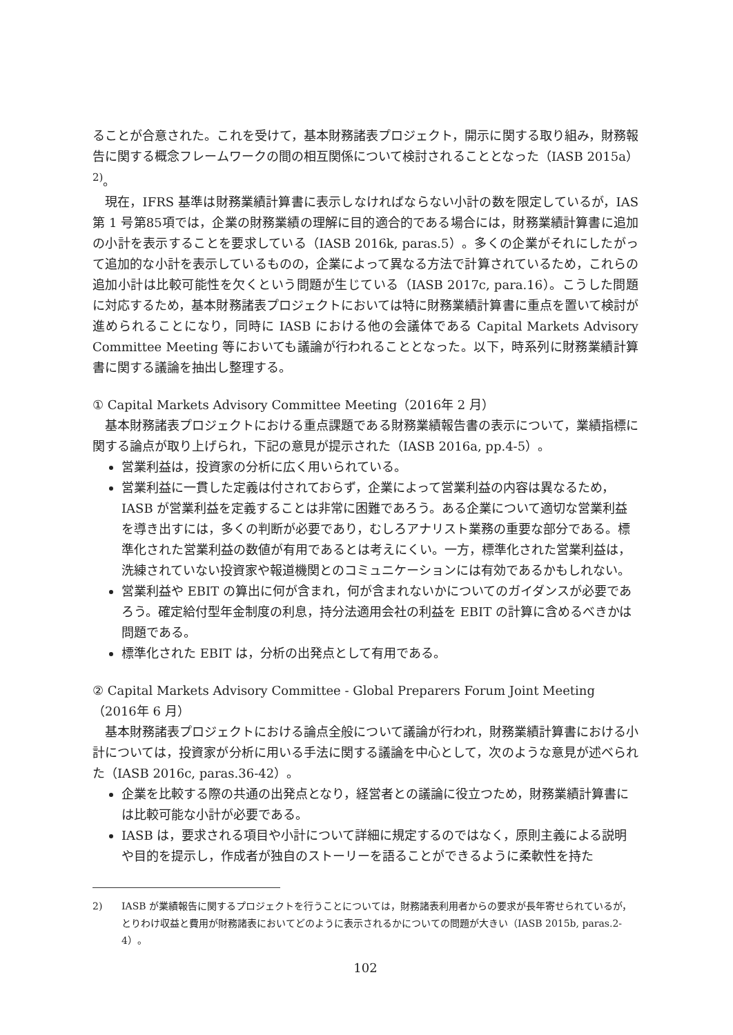ることが合意された。これを受けて，基本財務諸表プロジェクト，開示に関する取り組み，財務報告に関する概念フレームワークの間の相互関係について検討されることとなった（IASB 2015a）<sup>2)</sup>。
現在，IFRS 基準は財務業績計算書に表示しなければならない小計の数を限定しているが，IAS 第 1 号第85項では，企業の財務業績の理解に目的適合的である場合には，財務業績計算書に追加の小計を表示することを要求している（IASB 2016k, paras.5）。多くの企業がそれにしたがって追加的な小計を表示しているものの，企業によって異なる方法で計算されているため，これらの追加小計は比較可能性を欠くという問題が生じている（IASB 2017c, para.16）。こうした問題に対応するため，基本財務諸表プロジェクトにおいては特に財務業績計算書に重点を置いて検討が進められることになり，同時に IASB における他の会議体である Capital Markets Advisory Committee Meeting 等においても議論が行われることとなった。以下，時系列に財務業績計算書に関する議論を抽出し整理する。
① Capital Markets Advisory Committee Meeting（2016年 2 月）
基本財務諸表プロジェクトにおける重点課題である財務業績報告書の表示について，業績指標に関する論点が取り上げられ，下記の意見が提示された（IASB 2016a, pp.4-5）。
営業利益は，投資家の分析に広く用いられている。
営業利益に一貫した定義は付されておらず，企業によって営業利益の内容は異なるため，IASB が営業利益を定義することは非常に困難であろう。ある企業について適切な営業利益を導き出すには，多くの判断が必要であり，むしろアナリスト業務の重要な部分である。標準化された営業利益の数値が有用であるとは考えにくい。一方，標準化された営業利益は，洗練されていない投資家や報道機関とのコミュニケーションには有効であるかもしれない。
営業利益や EBIT の算出に何が含まれ，何が含まれないかについてのガイダンスが必要であろう。確定給付型年金制度の利息，持分法適用会社の利益を EBIT の計算に含めるべきかは問題である。
標準化された EBIT は，分析の出発点として有用である。
② Capital Markets Advisory Committee - Global Preparers Forum Joint Meeting（2016年 6 月）
基本財務諸表プロジェクトにおける論点全般について議論が行われ，財務業績計算書における小計については，投資家が分析に用いる手法に関する議論を中心として，次のような意見が述べられた（IASB 2016c, paras.36-42）。
企業を比較する際の共通の出発点となり，経営者との議論に役立つため，財務業績計算書には比較可能な小計が必要である。
IASB は，要求される項目や小計について詳細に規定するのではなく，原則主義による説明や目的を提示し，作成者が独自のストーリーを語ることができるように柔軟性を持た
2) IASB が業績報告に関するプロジェクトを行うことについては，財務諸表利用者からの要求が長年寄せられているが，とりわけ収益と費用が財務諸表においてどのように表示されるかについての問題が大きい（IASB 2015b, paras.2-4）。
102